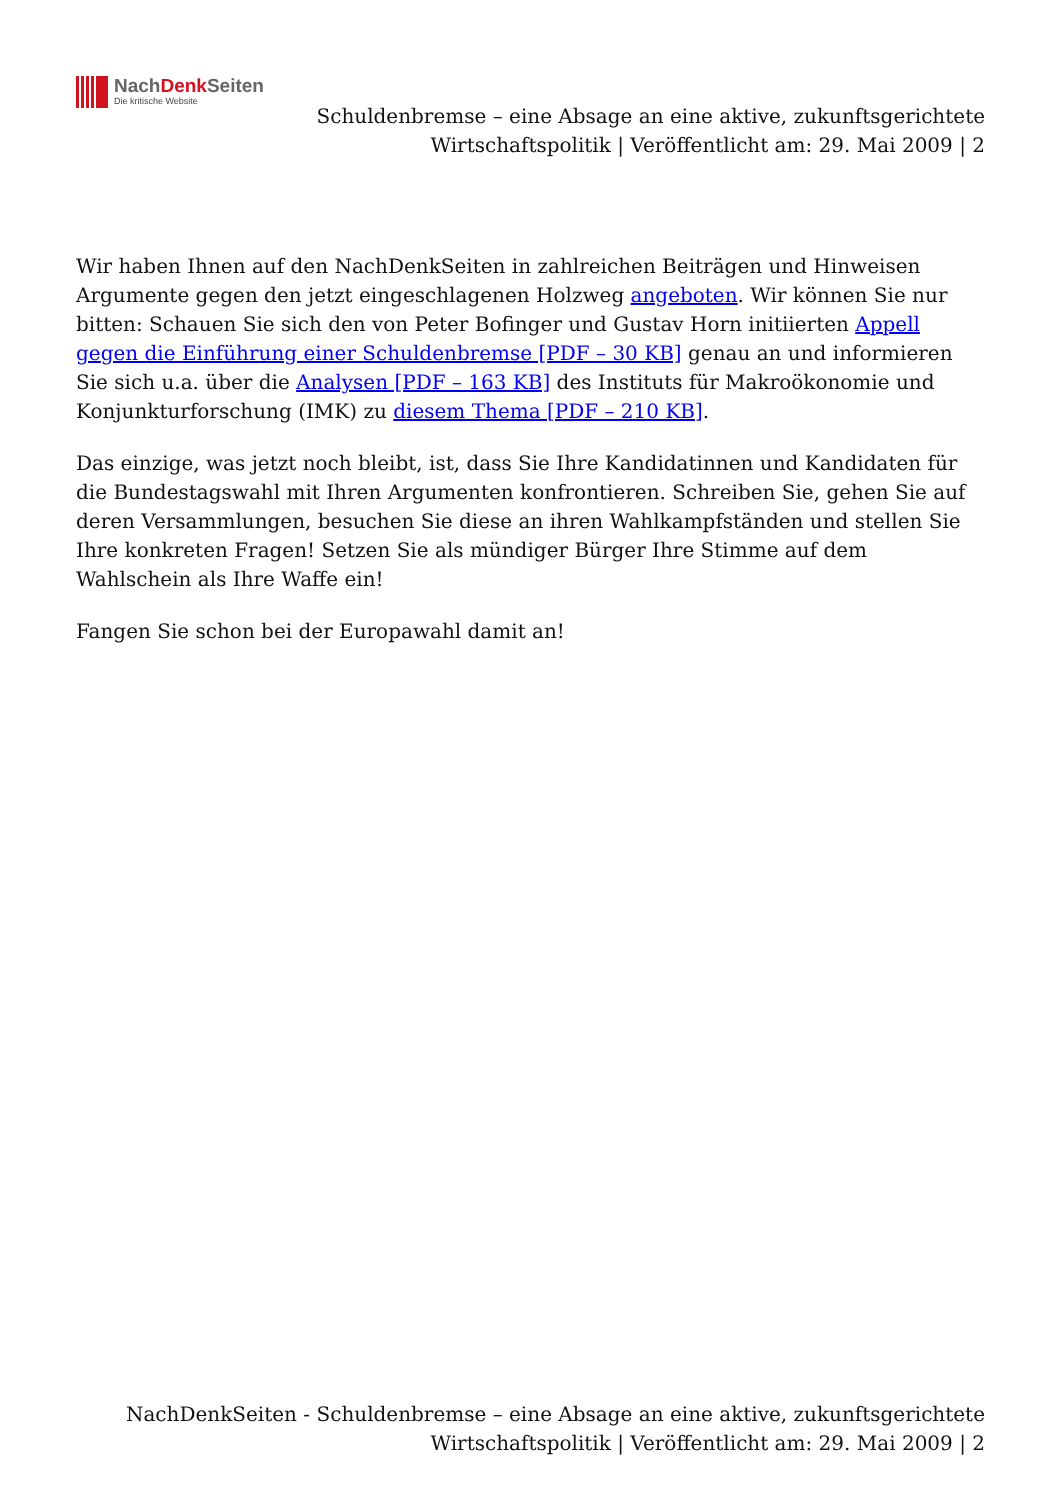NachDenk Seiten
Die kritische Website
Schuldenbremse – eine Absage an eine aktive, zukunftsgerichtete
Wirtschaftspolitik | Veröffentlicht am: 29. Mai 2009 | 2
Wir haben Ihnen auf den NachDenkSeiten in zahlreichen Beiträgen und Hinweisen Argumente gegen den jetzt eingeschlagenen Holzweg angeboten. Wir können Sie nur bitten: Schauen Sie sich den von Peter Bofinger und Gustav Horn initiierten Appell gegen die Einführung einer Schuldenbremse [PDF – 30 KB] genau an und informieren Sie sich u.a. über die Analysen [PDF – 163 KB] des Instituts für Makroökonomie und Konjunkturforschung (IMK) zu diesem Thema [PDF – 210 KB].
Das einzige, was jetzt noch bleibt, ist, dass Sie Ihre Kandidatinnen und Kandidaten für die Bundestagswahl mit Ihren Argumenten konfrontieren. Schreiben Sie, gehen Sie auf deren Versammlungen, besuchen Sie diese an ihren Wahlkampfständen und stellen Sie Ihre konkreten Fragen! Setzen Sie als mündiger Bürger Ihre Stimme auf dem Wahlschein als Ihre Waffe ein!
Fangen Sie schon bei der Europawahl damit an!
NachDenkSeiten - Schuldenbremse – eine Absage an eine aktive, zukunftsgerichtete
Wirtschaftspolitik | Veröffentlicht am: 29. Mai 2009 | 2